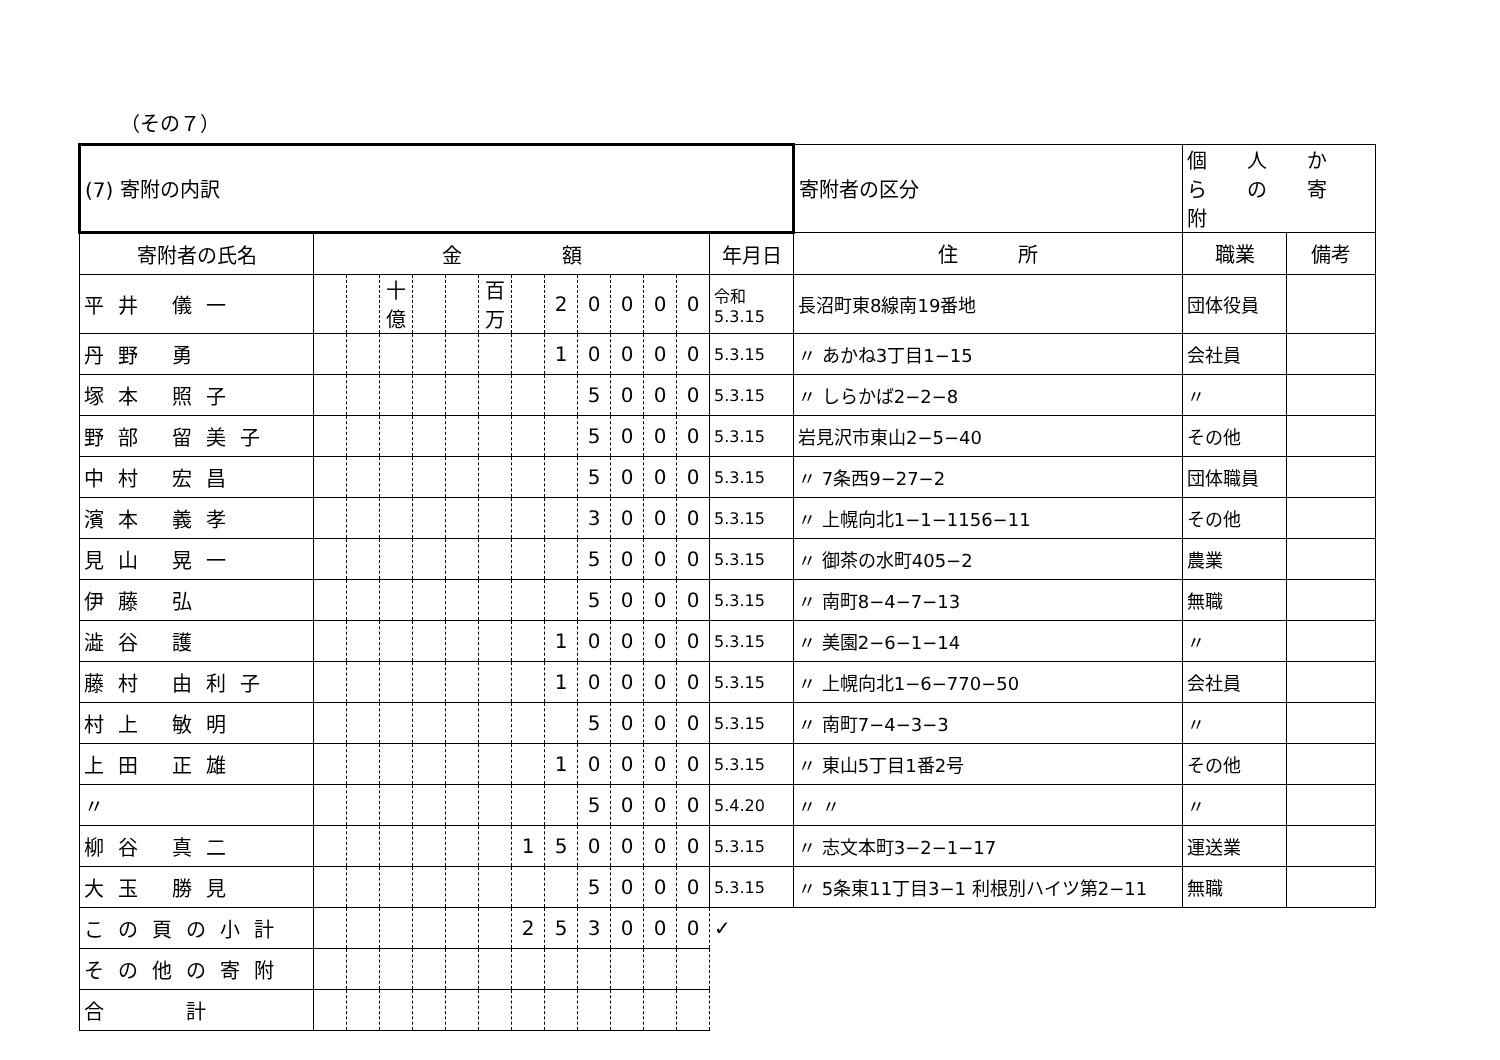（その７）
| (7) 寄附の内訳 | | | | | | | | | | | | | | 寄附者の区分 | 個 人 か ら の 寄 附 | |
| 寄附者の氏名 | 金 額 | | | | | | | | | | | | 年月日 | 住 所 | 職業 | 備考 |
| 平井 儀一 | | | 十億 | | | 百万 | | 2 | 0 | 0 | 0 | 0 | 令和 5.3.15 | 長沼町東8線南19番地 | 団体役員 | |
| 丹野 勇 | | | | | | | | 1 | 0 | 0 | 0 | 0 | 5.3.15 | 〃 あかね3丁目1−15 | 会社員 | |
| 塚本 照子 | | | | | | | | | 5 | 0 | 0 | 0 | 5.3.15 | 〃 しらかば2−2−8 | 〃 | |
| 野部 留美子 | | | | | | | | | 5 | 0 | 0 | 0 | 5.3.15 | 岩見沢市東山2−5−40 | その他 | |
| 中村 宏昌 | | | | | | | | | 5 | 0 | 0 | 0 | 5.3.15 | 〃 7条西9−27−2 | 団体職員 | |
| 濱本 義孝 | | | | | | | | | 3 | 0 | 0 | 0 | 5.3.15 | 〃 上幌向北1−1−1156−11 | その他 | |
| 見山 晃一 | | | | | | | | | 5 | 0 | 0 | 0 | 5.3.15 | 〃 御茶の水町405−2 | 農業 | |
| 伊藤 弘 | | | | | | | | | 5 | 0 | 0 | 0 | 5.3.15 | 〃 南町8−4−7−13 | 無職 | |
| 澁谷 護 | | | | | | | | 1 | 0 | 0 | 0 | 0 | 5.3.15 | 〃 美園2−6−1−14 | 〃 | |
| 藤村 由利子 | | | | | | | | 1 | 0 | 0 | 0 | 0 | 5.3.15 | 〃 上幌向北1−6−770−50 | 会社員 | |
| 村上 敏明 | | | | | | | | | 5 | 0 | 0 | 0 | 5.3.15 | 〃 南町7−4−3−3 | 〃 | |
| 上田 正雄 | | | | | | | | 1 | 0 | 0 | 0 | 0 | 5.3.15 | 〃 東山5丁目1番2号 | その他 | |
| 〃 | | | | | | | | | 5 | 0 | 0 | 0 | 5.4.20 | 〃 〃 | 〃 | |
| 柳谷 真二 | | | | | | | 1 | 5 | 0 | 0 | 0 | 0 | 5.3.15 | 〃 志文本町3−2−1−17 | 運送業 | |
| 大玉 勝見 | | | | | | | | | 5 | 0 | 0 | 0 | 5.3.15 | 〃 5条東11丁目3−1 利根別ハイツ第2−11 | 無職 | |
| この頁の小計 | | | | | | | 2 | 5 | 3 | 0 | 0 | 0 | ✓ | | | |
| その他の寄附 | | | | | | | | | | | | | | | | |
| 合 計 | | | | | | | | | | | | | | | | |